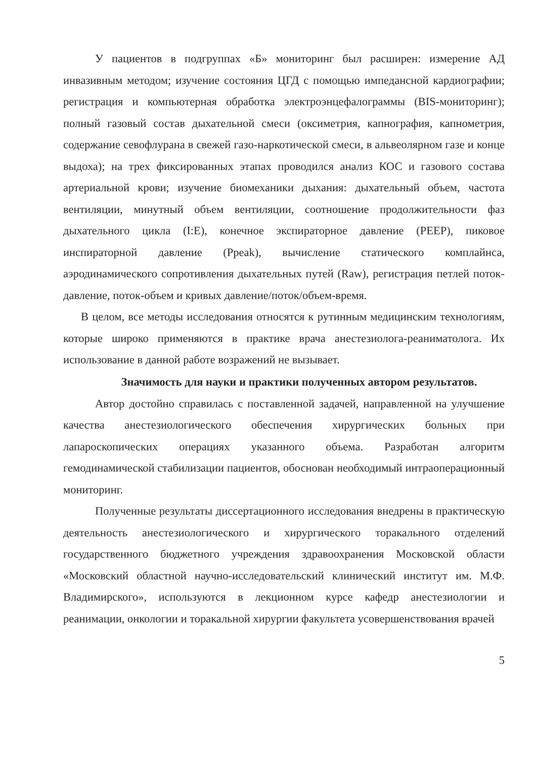У пациентов в подгруппах «Б» мониторинг был расширен: измерение АД инвазивным методом; изучение состояния ЦГД с помощью импедансной кардиографии; регистрация и компьютерная обработка электроэнцефалограммы (BIS-мониторинг); полный газовый состав дыхательной смеси (оксиметрия, капнография, капнометрия, содержание севофлурана в свежей газо-наркотической смеси, в альвеолярном газе и конце выдоха); на трех фиксированных этапах проводился анализ КОС и газового состава артериальной крови; изучение биомеханики дыхания: дыхательный объем, частота вентиляции, минутный объем вентиляции, соотношение продолжительности фаз дыхательного цикла (I:E), конечное экспираторное давление (PEEP), пиковое инспираторной давление (Ppeak), вычисление статического комплайнса, аэродинамического сопротивления дыхательных путей (Raw), регистрация петлей поток-давление, поток-объем и кривых давление/поток/объем-время.
В целом, все методы исследования относятся к рутинным медицинским технологиям, которые широко применяются в практике врача анестезиолога-реаниматолога. Их использование в данной работе возражений не вызывает.
Значимость для науки и практики полученных автором результатов.
Автор достойно справилась с поставленной задачей, направленной на улучшение качества анестезиологического обеспечения хирургических больных при лапароскопических операциях указанного объема. Разработан алгоритм гемодинамической стабилизации пациентов, обоснован необходимый интраоперационный мониторинг.
Полученные результаты диссертационного исследования внедрены в практическую деятельность анестезиологического и хирургического торакального отделений государственного бюджетного учреждения здравоохранения Московской области «Московский областной научно-исследовательский клинический институт им. М.Ф. Владимирского», используются в лекционном курсе кафедр анестезиологии и реанимации, онкологии и торакальной хирургии факультета усовершенствования врачей
5